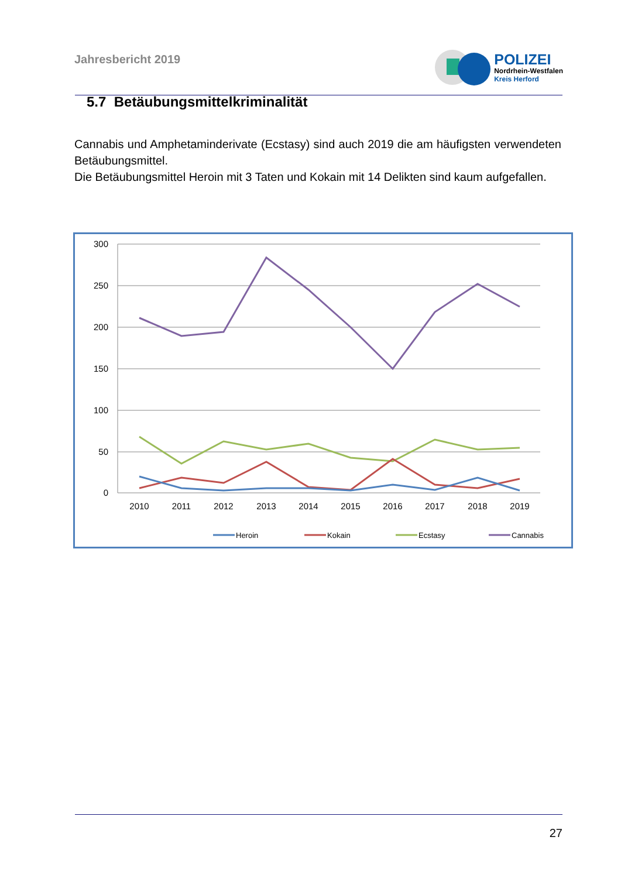Jahresbericht 2019
POLIZEI
Nordrhein-Westfalen
Kreis Herford
5.7 Betäubungsmittelkriminalität
Cannabis und Amphetaminderivate (Ecstasy) sind auch 2019 die am häufigsten verwendeten Betäubungsmittel.
Die Betäubungsmittel Heroin mit 3 Taten und Kokain mit 14 Delikten sind kaum aufgefallen.
300
250
200
150
100
50
0
2010
2011
2012
2013
2014
2015
2016
2017
2018
2019
Heroin
Kokain
Ecstasy
Cannabis
27